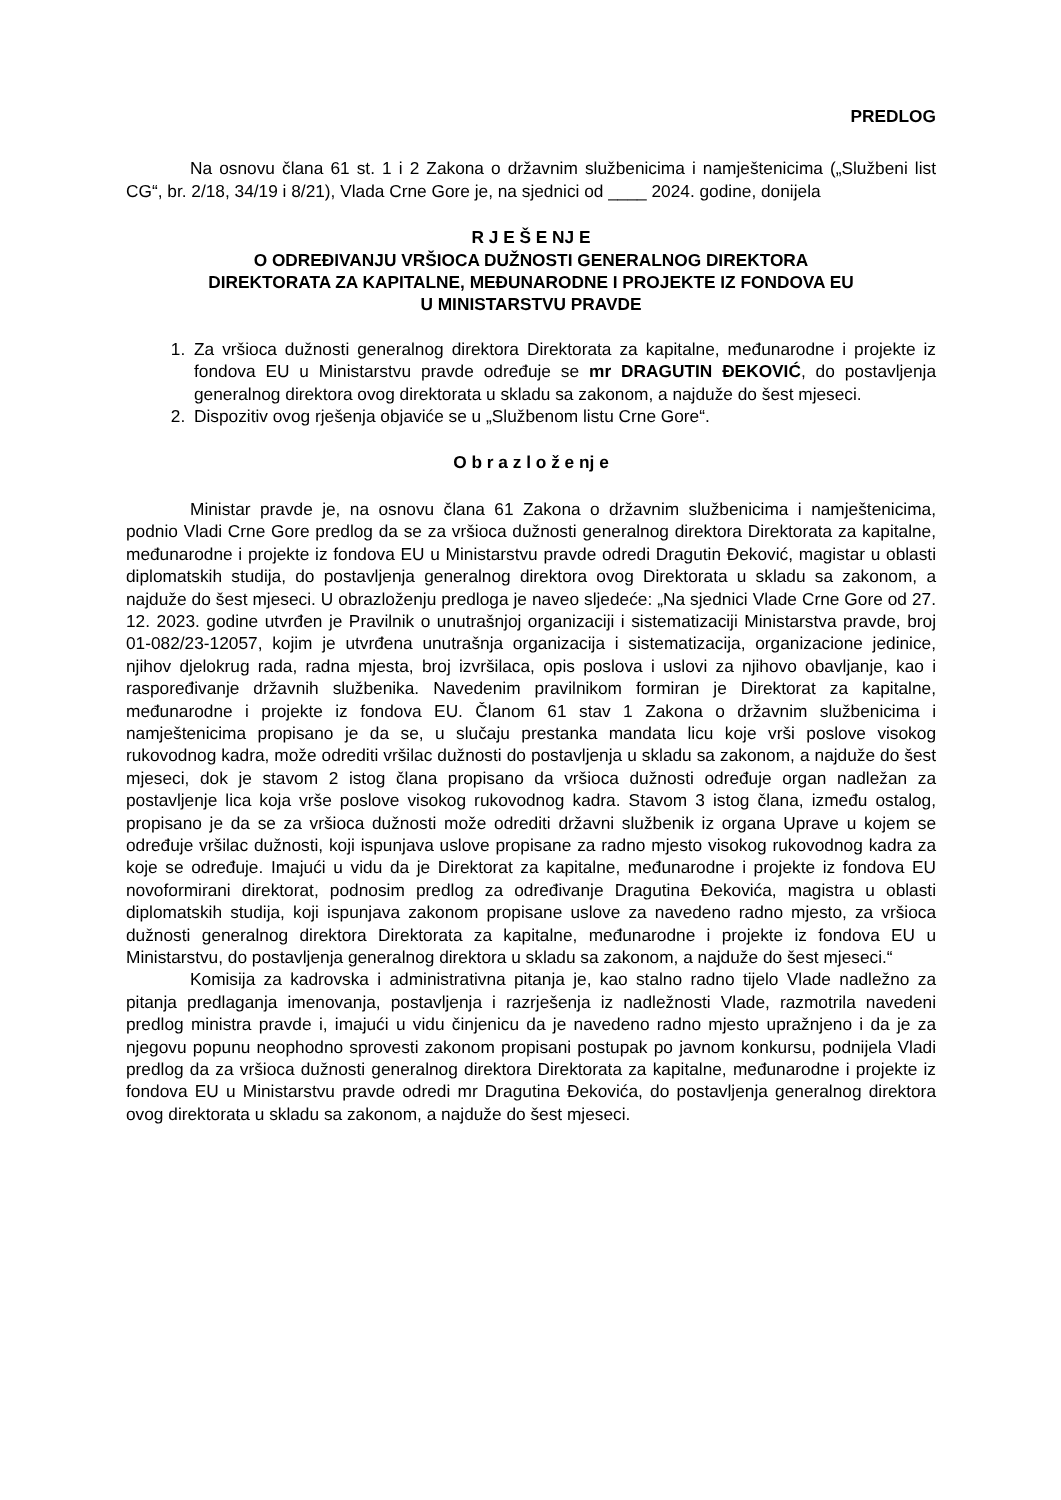PREDLOG
Na osnovu člana 61 st. 1 i 2 Zakona o državnim službenicima i namještenicima („Službeni list CG“, br. 2/18, 34/19 i 8/21), Vlada Crne Gore je, na sjednici od ____ 2024. godine, donijela
R J E Š E NJ E
O ODREĐIVANJU VRŠIOCA DUŽNOSTI GENERALNOG DIREKTORA
DIREKTORATA ZA KAPITALNE, MEĐUNARODNE I PROJEKTE IZ FONDOVA EU
U MINISTARSTVU PRAVDE
1. Za vršioca dužnosti generalnog direktora Direktorata za kapitalne, međunarodne i projekte iz fondova EU u Ministarstvu pravde određuje se mr DRAGUTIN ĐEKOVIĆ, do postavljenja generalnog direktora ovog direktorata u skladu sa zakonom, a najduže do šest mjeseci.
2. Dispozitiv ovog rješenja objaviće se u „Službenom listu Crne Gore“.
O b r a z l o ž e nj e
Ministar pravde je, na osnovu člana 61 Zakona o državnim službenicima i namještenicima, podnio Vladi Crne Gore predlog da se za vršioca dužnosti generalnog direktora Direktorata za kapitalne, međunarodne i projekte iz fondova EU u Ministarstvu pravde odredi Dragutin Đeković, magistar u oblasti diplomatskih studija, do postavljenja generalnog direktora ovog Direktorata u skladu sa zakonom, a najduže do šest mjeseci. U obrazloženju predloga je naveo sljedeće: „Na sjednici Vlade Crne Gore od 27. 12. 2023. godine utvrđen je Pravilnik o unutrašnjoj organizaciji i sistematizaciji Ministarstva pravde, broj 01-082/23-12057, kojim je utvrđena unutrašnja organizacija i sistematizacija, organizacione jedinice, njihov djelokrug rada, radna mjesta, broj izvršilaca, opis poslova i uslovi za njihovo obavljanje, kao i raspoređivanje državnih službenika. Navedenim pravilnikom formiran je Direktorat za kapitalne, međunarodne i projekte iz fondova EU. Članom 61 stav 1 Zakona o državnim službenicima i namještenicima propisano je da se, u slučaju prestanka mandata licu koje vrši poslove visokog rukovodnog kadra, može odrediti vršilac dužnosti do postavljenja u skladu sa zakonom, a najduže do šest mjeseci, dok je stavom 2 istog člana propisano da vršioca dužnosti određuje organ nadležan za postavljenje lica koja vrše poslove visokog rukovodnog kadra. Stavom 3 istog člana, između ostalog, propisano je da se za vršioca dužnosti može odrediti državni službenik iz organa Uprave u kojem se određuje vršilac dužnosti, koji ispunjava uslove propisane za radno mjesto visokog rukovodnog kadra za koje se određuje. Imajući u vidu da je Direktorat za kapitalne, međunarodne i projekte iz fondova EU novoformirani direktorat, podnosim predlog za određivanje Dragutina Đekovića, magistra u oblasti diplomatskih studija, koji ispunjava zakonom propisane uslove za navedeno radno mjesto, za vršioca dužnosti generalnog direktora Direktorata za kapitalne, međunarodne i projekte iz fondova EU u Ministarstvu, do postavljenja generalnog direktora u skladu sa zakonom, a najduže do šest mjeseci.“
Komisija za kadrovska i administrativna pitanja je, kao stalno radno tijelo Vlade nadležno za pitanja predlaganja imenovanja, postavljenja i razrješenja iz nadležnosti Vlade, razmotrila navedeni predlog ministra pravde i, imajući u vidu činjenicu da je navedeno radno mjesto upražnjeno i da je za njegovu popunu neophodno sprovesti zakonom propisani postupak po javnom konkursu, podnijela Vladi predlog da za vršioca dužnosti generalnog direktora Direktorata za kapitalne, međunarodne i projekte iz fondova EU u Ministarstvu pravde odredi mr Dragutina Đekovića, do postavljenja generalnog direktora ovog direktorata u skladu sa zakonom, a najduže do šest mjeseci.